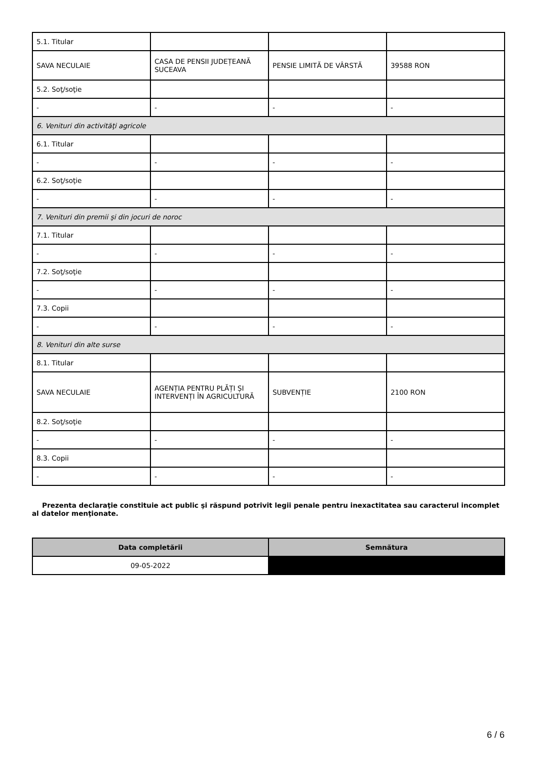| 5.1. Titular | | | |
| SAVA NECULAIE | CASA DE PENSII JUDEȚEANĂ SUCEAVA | PENSIE LIMITĂ DE VÂRSTĂ | 39588 RON |
| 5.2. Soţ/soţie | | | |
| - | - | - | - |
| 6. Venituri din activităţi agricole | | | |
| 6.1. Titular | | | |
| - | - | - | - |
| 6.2. Soţ/soţie | | | |
| - | - | - | - |
| 7. Venituri din premii şi din jocuri de noroc | | | |
| 7.1. Titular | | | |
| - | - | - | - |
| 7.2. Soţ/soţie | | | |
| - | - | - | - |
| 7.3. Copii | | | |
| - | - | - | - |
| 8. Venituri din alte surse | | | |
| 8.1. Titular | | | |
| SAVA NECULAIE | AGENȚIA PENTRU PLĂȚI ȘI INTERVENȚI ÎN AGRICULTURĂ | SUBVENȚIE | 2100 RON |
| 8.2. Soţ/soţie | | | |
| - | - | - | - |
| 8.3. Copii | | | |
| - | - | - | - |
Prezenta declaraţie constituie act public şi răspund potrivit legii penale pentru inexactitatea sau caracterul incomplet al datelor menţionate.
| Data completării | Semnătura |
| --- | --- |
| 09-05-2022 | |
6 / 6